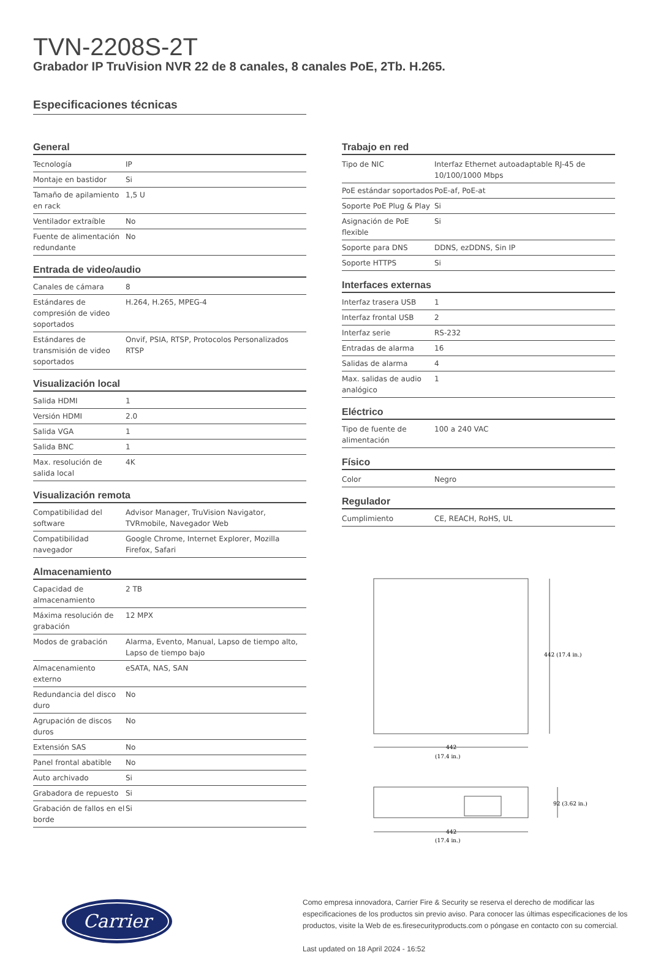TVN-2208S-2T
Grabador IP TruVision NVR 22 de 8 canales, 8 canales PoE, 2Tb. H.265.
Especificaciones técnicas
General
| Tecnología | IP |
| Montaje en bastidor | Si |
| Tamaño de apilamiento en rack | 1,5 U |
| Ventilador extraíble | No |
| Fuente de alimentación redundante | No |
Entrada de video/audio
| Canales de cámara | 8 |
| Estándares de compresión de video soportados | H.264, H.265, MPEG-4 |
| Estándares de transmisión de video soportados | Onvif, PSIA, RTSP, Protocolos Personalizados RTSP |
Visualización local
| Salida HDMI | 1 |
| Versión HDMI | 2.0 |
| Salida VGA | 1 |
| Salida BNC | 1 |
| Max. resolución de salida local | 4K |
Visualización remota
| Compatibilidad del software | Advisor Manager, TruVision Navigator, TVRmobile, Navegador Web |
| Compatibilidad navegador | Google Chrome, Internet Explorer, Mozilla Firefox, Safari |
Almacenamiento
| Capacidad de almacenamiento | 2 TB |
| Máxima resolución de grabación | 12 MPX |
| Modos de grabación | Alarma, Evento, Manual, Lapso de tiempo alto, Lapso de tiempo bajo |
| Almacenamiento externo | eSATA, NAS, SAN |
| Redundancia del disco duro | No |
| Agrupación de discos duros | No |
| Extensión SAS | No |
| Panel frontal abatible | No |
| Auto archivado | Si |
| Grabadora de repuesto | Si |
| Grabación de fallos en el borde | Si |
Trabajo en red
| Tipo de NIC | Interfaz Ethernet autoadaptable RJ-45 de 10/100/1000 Mbps |
| PoE estándar soportados | PoE-af, PoE-at |
| Soporte PoE Plug & Play | Si |
| Asignación de PoE flexible | Si |
| Soporte para DNS | DDNS, ezDDNS, Sin IP |
| Soporte HTTPS | Si |
Interfaces externas
| Interfaz trasera USB | 1 |
| Interfaz frontal USB | 2 |
| Interfaz serie | RS-232 |
| Entradas de alarma | 16 |
| Salidas de alarma | 4 |
| Max. salidas de audio analógico | 1 |
Eléctrico
| Tipo de fuente de alimentación | 100 a 240 VAC |
Físico
| Color | Negro |
Regulador
| Cumplimiento | CE, REACH, RoHS, UL |
442 (17.4 in.)
442
(17.4 in.)
92 (3.62 in.)
442
(17.4 in.)
Carrier
Como empresa innovadora, Carrier Fire & Security se reserva el derecho de modificar las especificaciones de los productos sin previo aviso. Para conocer las últimas especificaciones de los productos, visite la Web de es.firesecurityproducts.com o póngase en contacto con su comercial.
Last updated on 18 April 2024 - 16:52